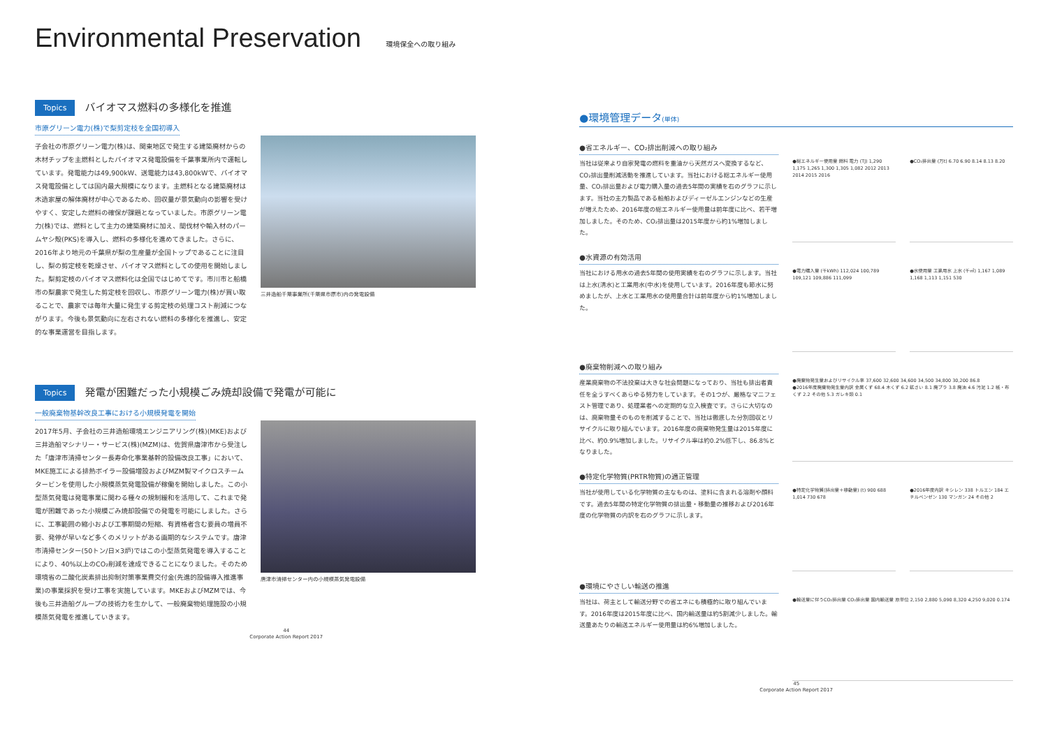Environmental Preservation 環境保全への取り組み
Topics バイオマス燃料の多様化を推進
市原グリーン電力(株)で梨剪定枝を全国初導入
子会社の市原グリーン電力(株)は、関東地区で発生する建築廃材からの木材チップを主燃料としたバイオマス発電設備を千葉事業所内で運転しています。発電能力は49,900kW、送電能力は43,800kWで、バイオマス発電設備としては国内最大規模になります。主燃料となる建築廃材は木造家屋の解体廃材が中心であるため、回収量が景気動向の影響を受けやすく、安定した燃料の確保が課題となっていました。市原グリーン電力(株)では、燃料として主力の建築廃材に加え、間伐材や輸入材のパームヤシ殻(PKS)を導入し、燃料の多様化を進めてきました。さらに、2016年より地元の千葉県が梨の生産量が全国トップであることに注目し、梨の剪定枝を乾燥させ、バイオマス燃料としての使用を開始しました。梨剪定枝のバイオマス燃料化は全国ではじめてです。市川市と船橋市の梨農家で発生した剪定枝を回収し、市原グリーン電力(株)が買い取ることで、農家では毎年大量に発生する剪定枝の処理コスト削減につながります。今後も景気動向に左右されない燃料の多様化を推進し、安定的な事業運営を目指します。
三井造船千葉事業所(千葉県市原市)内の発電設備
Topics 発電が困難だった小規模ごみ焼却設備で発電が可能に
一般廃棄物基幹改良工事における小規模発電を開始
2017年5月、子会社の三井造船環境エンジニアリング(株)(MKE)および三井造船マシナリー・サービス(株)(MZM)は、佐賀県唐津市から受注した「唐津市清掃センター長寿命化事業基幹的設備改良工事」において、MKE施工による排熱ボイラー設備増設およびMZM製マイクロスチームタービンを使用した小規模蒸気発電設備が稼働を開始しました。この小型蒸気発電は発電事業に関わる種々の規制緩和を活用して、これまで発電が困難であった小規模ごみ焼却設備での発電を可能にしました。さらに、工事範囲の縮小および工事期間の短縮、有資格者含む要員の増員不要、発停が早いなど多くのメリットがある画期的なシステムです。唐津市清掃センター(50トン/日×3炉)ではこの小型蒸気発電を導入することにより、40%以上のCO₂削減を達成できることになりました。そのため環境省の二酸化炭素排出抑制対策事業費交付金(先進的設備導入推進事業)の事業採択を受け工事を実施しています。MKEおよびMZMでは、今後も三井造船グループの技術力を生かして、一般廃棄物処理施設の小規模蒸気発電を推進していきます。
唐津市清掃センター内の小規模蒸気発電設備
44
Corporate Action Report 2017
●環境管理データ(単体)
●省エネルギー、CO₂排出削減への取り組み
当社は従来より自家発電の燃料を重油から天然ガスへ変換するなど、CO₂排出量削減活動を推進しています。当社における総エネルギー使用量、CO₂排出量および電力購入量の過去5年間の実績を右のグラフに示します。当社の主力製品である船舶およびディーゼルエンジンなどの生産が増えたため、2016年度の総エネルギー使用量は前年度に比べ、若干増加しました。そのため、CO₂排出量は2015年度から約1%増加しました。
●総エネルギー使用量 燃料 電力 (TJ) 1,290 1,175 1,265 1,300 1,305 1,082 2012 2013 2014 2015 2016
●CO₂排出量 (万t) 6.70 6.90 8.14 8.13 8.20
●水資源の有効活用
当社における用水の過去5年間の使用実績を右のグラフに示します。当社は上水(清水)と工業用水(中水)を使用しています。2016年度も節水に努めましたが、上水と工業用水の使用量合計は前年度から約1%増加しました。
●電力購入量 (千kWh) 112,024 100,789 109,121 109,886 111,099
●水使用量 工業用水 上水 (千㎥) 1,167 1,089 1,168 1,113 1,151 530
●廃棄物削減への取り組み
産業廃棄物の不法投棄は大きな社会問題になっており、当社も排出者責任を全うすべくあらゆる努力をしています。その1つが、厳格なマニフェスト管理であり、処理業者への定期的な立入検査です。さらに大切なのは、廃棄物量そのものを削減することで、当社は徹底した分別回収とリサイクルに取り組んでいます。2016年度の廃棄物発生量は2015年度に比べ、約0.9%増加しました。リサイクル率は約0.2%低下し、86.8%となりました。
●廃棄物発生量およびリサイクル率 37,600 32,600 34,600 34,500 34,800 30,200 86.8
●2016年度廃棄物発生量内訳 金属くず 68.4 木くず 6.2 鉱さい 8.1 廃プラ 3.8 廃油 4.6 汚泥 1.2 紙・布くず 2.2 その他 5.3 ガレキ類 0.1
●特定化学物質(PRTR物質)の適正管理
当社が使用している化学物質の主なものは、塗料に含まれる溶剤や顔料です。過去5年間の特定化学物質の排出量・移動量の推移および2016年度の化学物質の内訳を右のグラフに示します。
●特定化学物質(排出量＋移動量) (t) 900 688 1,014 730 678
●2016年度内訳 キシレン 338 トルエン 184 エチルベンゼン 130 マンガン 24 その他 2
●環境にやさしい輸送の推進
当社は、荷主として輸送分野での省エネにも積極的に取り組んでいます。2016年度は2015年度に比べ、国内輸送量は約5割減少しました。輸送量あたりの輸送エネルギー使用量は約6%増加しました。
●輸送量に伴うCO₂排出量 CO₂排出量 国内輸送量 原単位 2,150 2,880 5,090 8,320 4,250 9,020 0.174
45
Corporate Action Report 2017